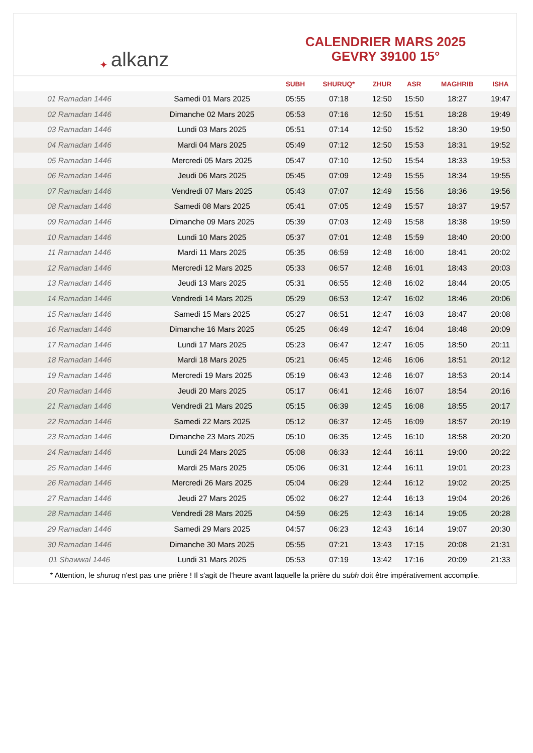✦ alkanz
CALENDRIER MARS 2025
GEVRY 39100 15°
| | | SUBH | SHURUQ* | ZHUR | ASR | MAGHRIB | ISHA |
| --- | --- | --- | --- | --- | --- | --- | --- |
| 01 Ramadan 1446 | Samedi 01 Mars 2025 | 05:55 | 07:18 | 12:50 | 15:50 | 18:27 | 19:47 |
| 02 Ramadan 1446 | Dimanche 02 Mars 2025 | 05:53 | 07:16 | 12:50 | 15:51 | 18:28 | 19:49 |
| 03 Ramadan 1446 | Lundi 03 Mars 2025 | 05:51 | 07:14 | 12:50 | 15:52 | 18:30 | 19:50 |
| 04 Ramadan 1446 | Mardi 04 Mars 2025 | 05:49 | 07:12 | 12:50 | 15:53 | 18:31 | 19:52 |
| 05 Ramadan 1446 | Mercredi 05 Mars 2025 | 05:47 | 07:10 | 12:50 | 15:54 | 18:33 | 19:53 |
| 06 Ramadan 1446 | Jeudi 06 Mars 2025 | 05:45 | 07:09 | 12:49 | 15:55 | 18:34 | 19:55 |
| 07 Ramadan 1446 | Vendredi 07 Mars 2025 | 05:43 | 07:07 | 12:49 | 15:56 | 18:36 | 19:56 |
| 08 Ramadan 1446 | Samedi 08 Mars 2025 | 05:41 | 07:05 | 12:49 | 15:57 | 18:37 | 19:57 |
| 09 Ramadan 1446 | Dimanche 09 Mars 2025 | 05:39 | 07:03 | 12:49 | 15:58 | 18:38 | 19:59 |
| 10 Ramadan 1446 | Lundi 10 Mars 2025 | 05:37 | 07:01 | 12:48 | 15:59 | 18:40 | 20:00 |
| 11 Ramadan 1446 | Mardi 11 Mars 2025 | 05:35 | 06:59 | 12:48 | 16:00 | 18:41 | 20:02 |
| 12 Ramadan 1446 | Mercredi 12 Mars 2025 | 05:33 | 06:57 | 12:48 | 16:01 | 18:43 | 20:03 |
| 13 Ramadan 1446 | Jeudi 13 Mars 2025 | 05:31 | 06:55 | 12:48 | 16:02 | 18:44 | 20:05 |
| 14 Ramadan 1446 | Vendredi 14 Mars 2025 | 05:29 | 06:53 | 12:47 | 16:02 | 18:46 | 20:06 |
| 15 Ramadan 1446 | Samedi 15 Mars 2025 | 05:27 | 06:51 | 12:47 | 16:03 | 18:47 | 20:08 |
| 16 Ramadan 1446 | Dimanche 16 Mars 2025 | 05:25 | 06:49 | 12:47 | 16:04 | 18:48 | 20:09 |
| 17 Ramadan 1446 | Lundi 17 Mars 2025 | 05:23 | 06:47 | 12:47 | 16:05 | 18:50 | 20:11 |
| 18 Ramadan 1446 | Mardi 18 Mars 2025 | 05:21 | 06:45 | 12:46 | 16:06 | 18:51 | 20:12 |
| 19 Ramadan 1446 | Mercredi 19 Mars 2025 | 05:19 | 06:43 | 12:46 | 16:07 | 18:53 | 20:14 |
| 20 Ramadan 1446 | Jeudi 20 Mars 2025 | 05:17 | 06:41 | 12:46 | 16:07 | 18:54 | 20:16 |
| 21 Ramadan 1446 | Vendredi 21 Mars 2025 | 05:15 | 06:39 | 12:45 | 16:08 | 18:55 | 20:17 |
| 22 Ramadan 1446 | Samedi 22 Mars 2025 | 05:12 | 06:37 | 12:45 | 16:09 | 18:57 | 20:19 |
| 23 Ramadan 1446 | Dimanche 23 Mars 2025 | 05:10 | 06:35 | 12:45 | 16:10 | 18:58 | 20:20 |
| 24 Ramadan 1446 | Lundi 24 Mars 2025 | 05:08 | 06:33 | 12:44 | 16:11 | 19:00 | 20:22 |
| 25 Ramadan 1446 | Mardi 25 Mars 2025 | 05:06 | 06:31 | 12:44 | 16:11 | 19:01 | 20:23 |
| 26 Ramadan 1446 | Mercredi 26 Mars 2025 | 05:04 | 06:29 | 12:44 | 16:12 | 19:02 | 20:25 |
| 27 Ramadan 1446 | Jeudi 27 Mars 2025 | 05:02 | 06:27 | 12:44 | 16:13 | 19:04 | 20:26 |
| 28 Ramadan 1446 | Vendredi 28 Mars 2025 | 04:59 | 06:25 | 12:43 | 16:14 | 19:05 | 20:28 |
| 29 Ramadan 1446 | Samedi 29 Mars 2025 | 04:57 | 06:23 | 12:43 | 16:14 | 19:07 | 20:30 |
| 30 Ramadan 1446 | Dimanche 30 Mars 2025 | 05:55 | 07:21 | 13:43 | 17:15 | 20:08 | 21:31 |
| 01 Shawwal 1446 | Lundi 31 Mars 2025 | 05:53 | 07:19 | 13:42 | 17:16 | 20:09 | 21:33 |
* Attention, le shuruq n'est pas une prière ! Il s'agit de l'heure avant laquelle la prière du subh doit être impérativement accomplie.